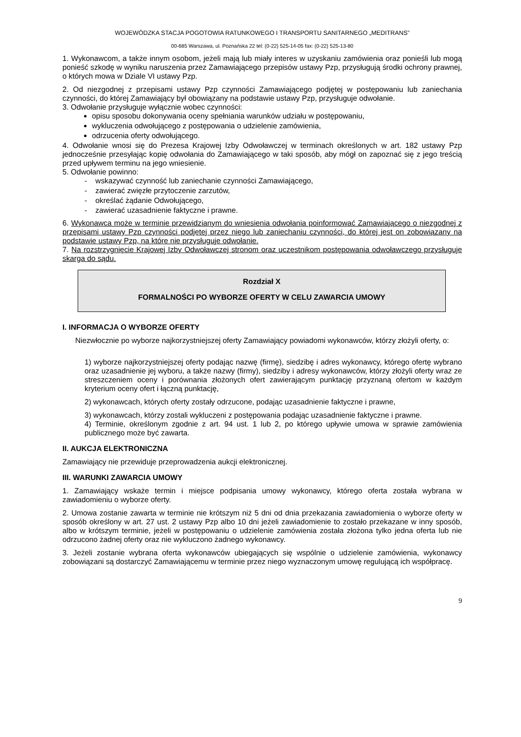WOJEWÓDZKA STACJA POGOTOWIA RATUNKOWEGO I TRANSPORTU SANITARNEGO „MEDITRANS”
00-685 Warszawa, ul. Poznańska 22 tel: (0-22) 525-14-05 fax: (0-22) 525-13-80
1. Wykonawcom, a także innym osobom, jeżeli mają lub miały interes w uzyskaniu zamówienia oraz ponieśli lub mogą ponieść szkodę w wyniku naruszenia przez Zamawiającego przepisów ustawy Pzp, przysługują środki ochrony prawnej, o których mowa w Dziale VI ustawy Pzp.
2. Od niezgodnej z przepisami ustawy Pzp czynności Zamawiającego podjętej w postępowaniu lub zaniechania czynności, do której Zamawiający był obowiązany na podstawie ustawy Pzp, przysługuje odwołanie.
3. Odwołanie przysługuje wyłącznie wobec czynności:
opisu sposobu dokonywania oceny spełniania warunków udziału w postępowaniu,
wykluczenia odwołującego z postępowania o udzielenie zamówienia,
odrzucenia oferty odwołującego.
4. Odwołanie wnosi się do Prezesa Krajowej Izby Odwoławczej w terminach określonych w art. 182 ustawy Pzp jednocześnie przesyłając kopię odwołania do Zamawiającego w taki sposób, aby mógł on zapoznać się z jego treścią przed upływem terminu na jego wniesienie.
5. Odwołanie powinno:
- wskazywać czynność lub zaniechanie czynności Zamawiającego,
- zawierać zwięzłe przytoczenie zarzutów,
- określać żądanie Odwołującego,
- zawierać uzasadnienie faktyczne i prawne.
6. Wykonawca może w terminie przewidzianym do wniesienia odwołania poinformować Zamawiającego o niezgodnej z przepisami ustawy Pzp czynności podjętej przez niego lub zaniechaniu czynności, do której jest on zobowiązany na podstawie ustawy Pzp, na które nie przysługuje odwołanie.
7. Na rozstrzygnięcie Krajowej Izby Odwoławczej stronom oraz uczestnikom postępowania odwoławczego przysługuje skarga do sądu.
Rozdział X
FORMALNOŚCI PO WYBORZE OFERTY W CELU ZAWARCIA UMOWY
I. INFORMACJA O WYBORZE OFERTY
Niezwłocznie po wyborze najkorzystniejszej oferty Zamawiający powiadomi wykonawców, którzy złożyli oferty, o:
1) wyborze najkorzystniejszej oferty podając nazwę (firmę), siedzibę i adres wykonawcy, którego ofertę wybrano oraz uzasadnienie jej wyboru, a także nazwy (firmy), siedziby i adresy wykonawców, którzy złożyli oferty wraz ze streszczeniem oceny i porównania złożonych ofert zawierającym punktację przyznaną ofertom w każdym kryterium oceny ofert i łączną punktację,
2) wykonawcach, których oferty zostały odrzucone, podając uzasadnienie faktyczne i prawne,
3) wykonawcach, którzy zostali wykluczeni z postępowania podając uzasadnienie faktyczne i prawne.
4) Terminie, określonym zgodnie z art. 94 ust. 1 lub 2, po którego upływie umowa w sprawie zamówienia publicznego może być zawarta.
II. AUKCJA ELEKTRONICZNA
Zamawiający nie przewiduje przeprowadzenia aukcji elektronicznej.
III. WARUNKI ZAWARCIA UMOWY
1. Zamawiający wskaże termin i miejsce podpisania umowy wykonawcy, którego oferta została wybrana w zawiadomieniu o wyborze oferty.
2. Umowa zostanie zawarta w terminie nie krótszym niż 5 dni od dnia przekazania zawiadomienia o wyborze oferty w sposób określony w art. 27 ust. 2 ustawy Pzp albo 10 dni jeżeli zawiadomienie to zostało przekazane w inny sposób, albo w krótszym terminie, jeżeli w postępowaniu o udzielenie zamówienia została złożona tylko jedna oferta lub nie odrzucono żadnej oferty oraz nie wykluczono żadnego wykonawcy.
3. Jeżeli zostanie wybrana oferta wykonawców ubiegających się wspólnie o udzielenie zamówienia, wykonawcy zobowiązani są dostarczyć Zamawiającemu w terminie przez niego wyznaczonym umowę regulującą ich współpracę.
9